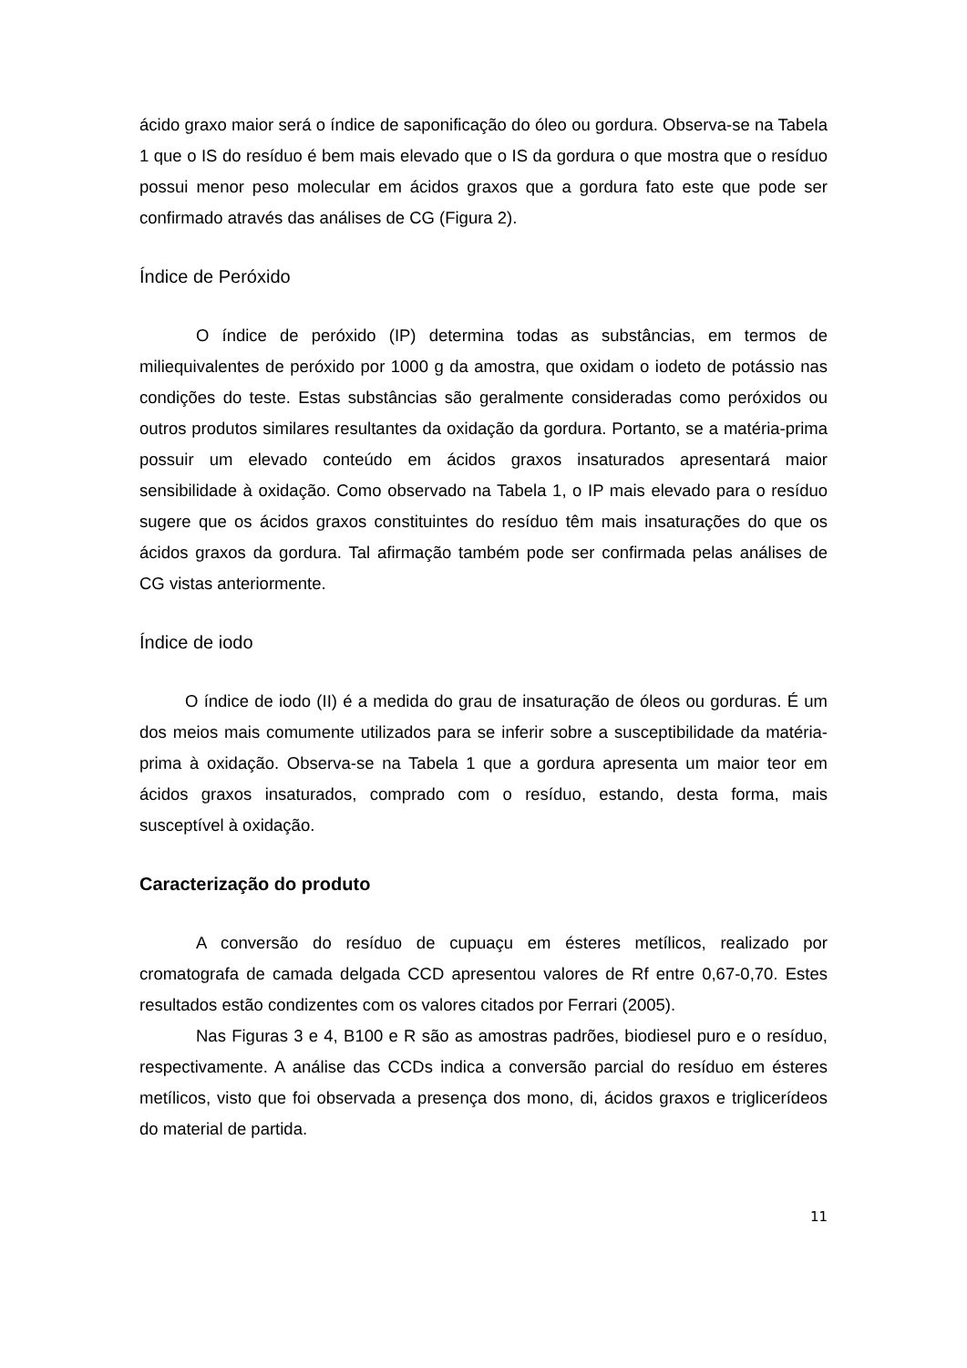ácido graxo maior será o índice de saponificação do óleo ou gordura. Observa-se na Tabela 1 que o IS do resíduo é bem mais elevado que o IS da gordura o que mostra que o resíduo possui menor peso molecular em ácidos graxos que a gordura fato este que pode ser confirmado através das análises de CG (Figura 2).
Índice de Peróxido
O índice de peróxido (IP) determina todas as substâncias, em termos de miliequivalentes de peróxido por 1000 g da amostra, que oxidam o iodeto de potássio nas condições do teste. Estas substâncias são geralmente consideradas como peróxidos ou outros produtos similares resultantes da oxidação da gordura. Portanto, se a matéria-prima possuir um elevado conteúdo em ácidos graxos insaturados apresentará maior sensibilidade à oxidação. Como observado na Tabela 1, o IP mais elevado para o resíduo sugere que os ácidos graxos constituintes do resíduo têm mais insaturações do que os ácidos graxos da gordura. Tal afirmação também pode ser confirmada pelas análises de CG vistas anteriormente.
Índice de iodo
O índice de iodo (II) é a medida do grau de insaturação de óleos ou gorduras. É um dos meios mais comumente utilizados para se inferir sobre a susceptibilidade da matéria-prima à oxidação. Observa-se na Tabela 1 que a gordura apresenta um maior teor em ácidos graxos insaturados, comprado com o resíduo, estando, desta forma, mais susceptível à oxidação.
Caracterização do produto
A conversão do resíduo de cupuaçu em ésteres metílicos, realizado por cromatografa de camada delgada CCD apresentou valores de Rf entre 0,67-0,70. Estes resultados estão condizentes com os valores citados por Ferrari (2005).
Nas Figuras 3 e 4, B100 e R são as amostras padrões, biodiesel puro e o resíduo, respectivamente. A análise das CCDs indica a conversão parcial do resíduo em ésteres metílicos, visto que foi observada a presença dos mono, di, ácidos graxos e triglicerídeos do material de partida.
11